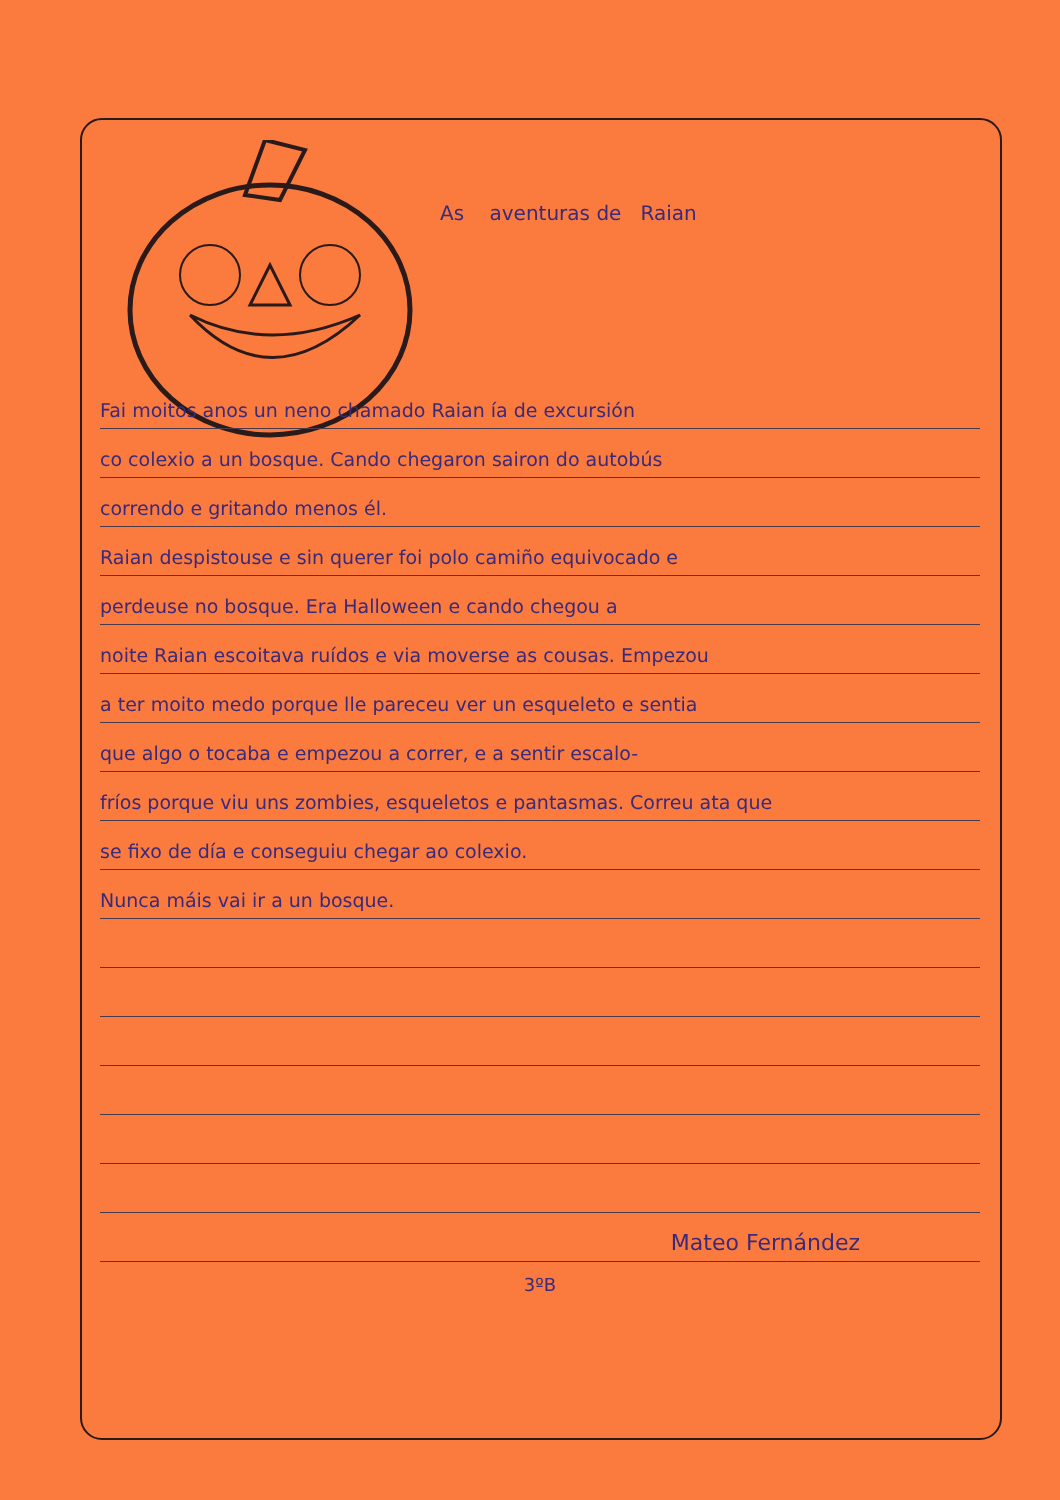As aventuras de Raian
Fai moitos anos un neno chamado Raian ía de excursión
co colexio a un bosque. Cando chegaron sairon do autobús
correndo e gritando menos él.
Raian despistouse e sin querer foi polo camiño equivocado e
perdeuse no bosque. Era Halloween e cando chegou a
noite Raian escoitava ruídos e via moverse as cousas. Empezou
a ter moito medo porque lle pareceu ver un esqueleto e sentia
que algo o tocaba e empezou a correr, e a sentir escalo-
fríos porque viu uns zombies, esqueletos e pantasmas. Correu ata que
se fixo de día e conseguiu chegar ao colexio.
Nunca máis vai ir a un bosque.
Mateo Fernández
3ºB